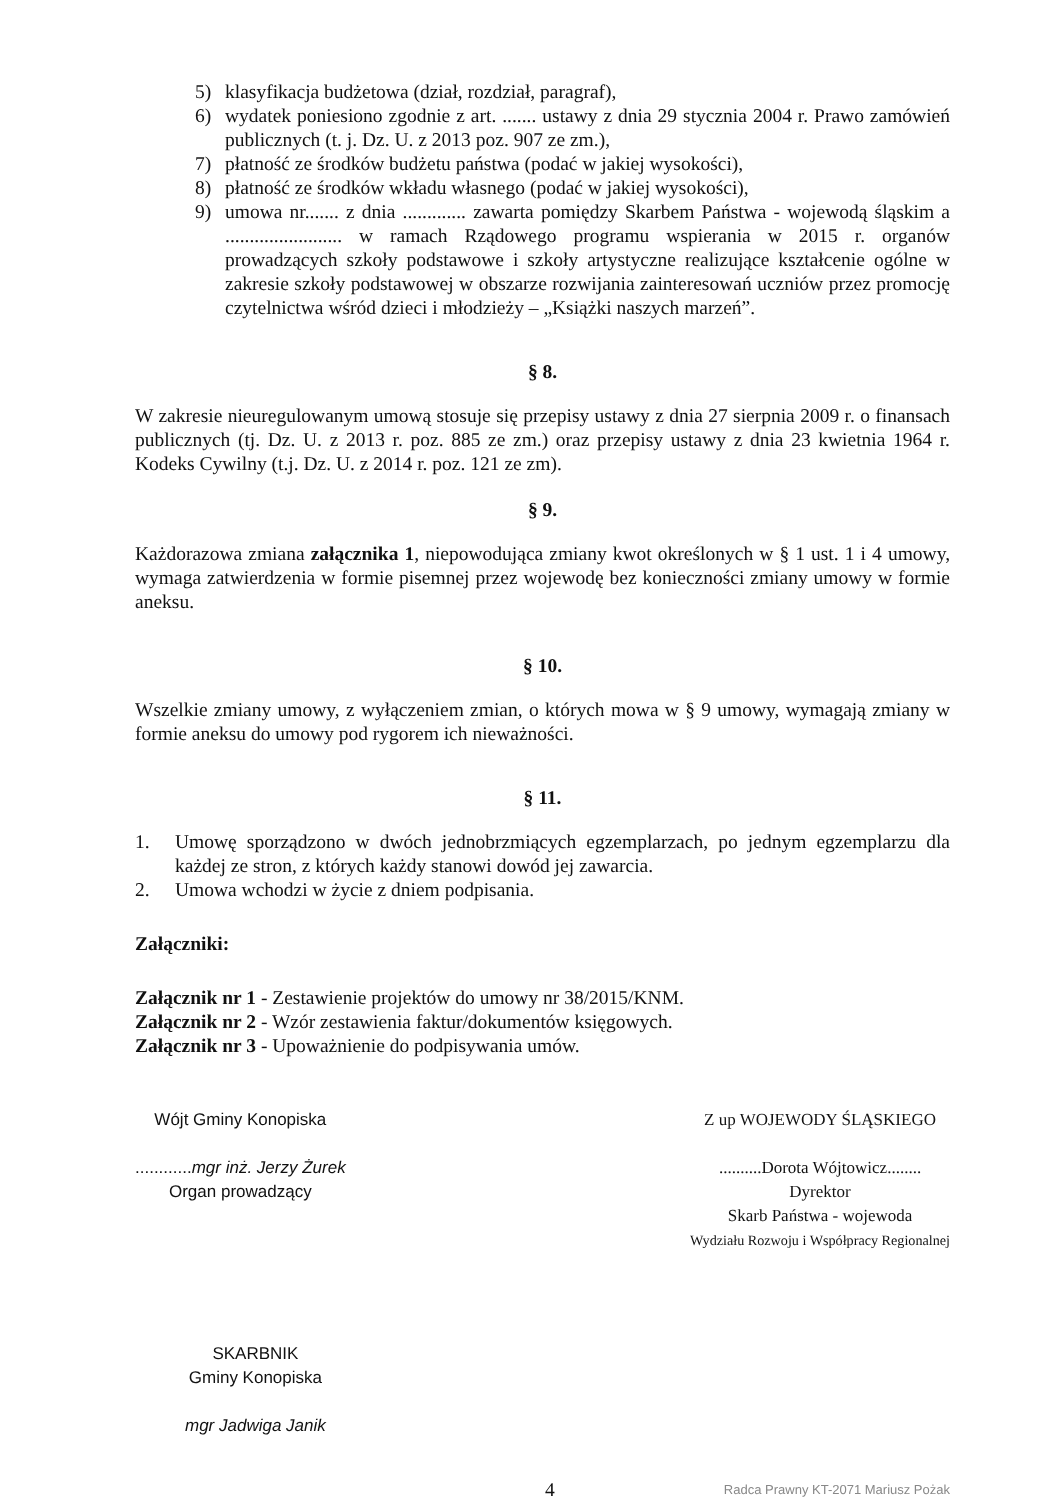5) klasyfikacja budżetowa (dział, rozdział, paragraf),
6) wydatek poniesiono zgodnie z art. ....... ustawy z dnia 29 stycznia 2004 r. Prawo zamówień publicznych (t. j. Dz. U. z 2013 poz. 907 ze zm.),
7) płatność ze środków budżetu państwa (podać w jakiej wysokości),
8) płatność ze środków wkładu własnego (podać w jakiej wysokości),
9) umowa nr....... z dnia ............. zawarta pomiędzy Skarbem Państwa - wojewodą śląskim a ........................ w ramach Rządowego programu wspierania w 2015 r. organów prowadzących szkoły podstawowe i szkoły artystyczne realizujące kształcenie ogólne w zakresie szkoły podstawowej w obszarze rozwijania zainteresowań uczniów przez promocję czytelnictwa wśród dzieci i młodzieży – „Książki naszych marzeń”.
§ 8.
W zakresie nieuregulowanym umową stosuje się przepisy ustawy z dnia 27 sierpnia 2009 r. o finansach publicznych (tj. Dz. U. z 2013 r. poz. 885 ze zm.) oraz przepisy ustawy z dnia 23 kwietnia 1964 r. Kodeks Cywilny (t.j. Dz. U. z 2014 r. poz. 121 ze zm).
§ 9.
Każdorazowa zmiana załącznika 1, niepowodująca zmiany kwot określonych w § 1 ust. 1 i 4 umowy, wymaga zatwierdzenia w formie pisemnej przez wojewodę bez konieczności zmiany umowy w formie aneksu.
§ 10.
Wszelkie zmiany umowy, z wyłączeniem zmian, o których mowa w § 9 umowy, wymagają zmiany w formie aneksu do umowy pod rygorem ich nieważności.
§ 11.
1. Umowę sporządzono w dwóch jednobrzmiących egzemplarzach, po jednym egzemplarzu dla każdej ze stron, z których każdy stanowi dowód jej zawarcia.
2. Umowa wchodzi w życie z dniem podpisania.
Załączniki:
Załącznik nr 1 - Zestawienie projektów do umowy nr 38/2015/KNM.
Załącznik nr 2 - Wzór zestawienia faktur/dokumentów księgowych.
Załącznik nr 3 - Upoważnienie do podpisywania umów.
Wójt Gminy Konopiska
............mgr inż. Jerzy Żurek
Organ prowadzący
Z up WOJEWODY ŚLĄSKIEGO
..........Dorota Wójtowicz........
Dyrektor
Skarb Państwa - wojewoda
Wydziału Rozwoju i Współpracy Regionalnej
SKARBNIK
Gminy Konopiska
mgr Jadwiga Janik
4 Radca Prawny KT-2071 Mariusz Pożak